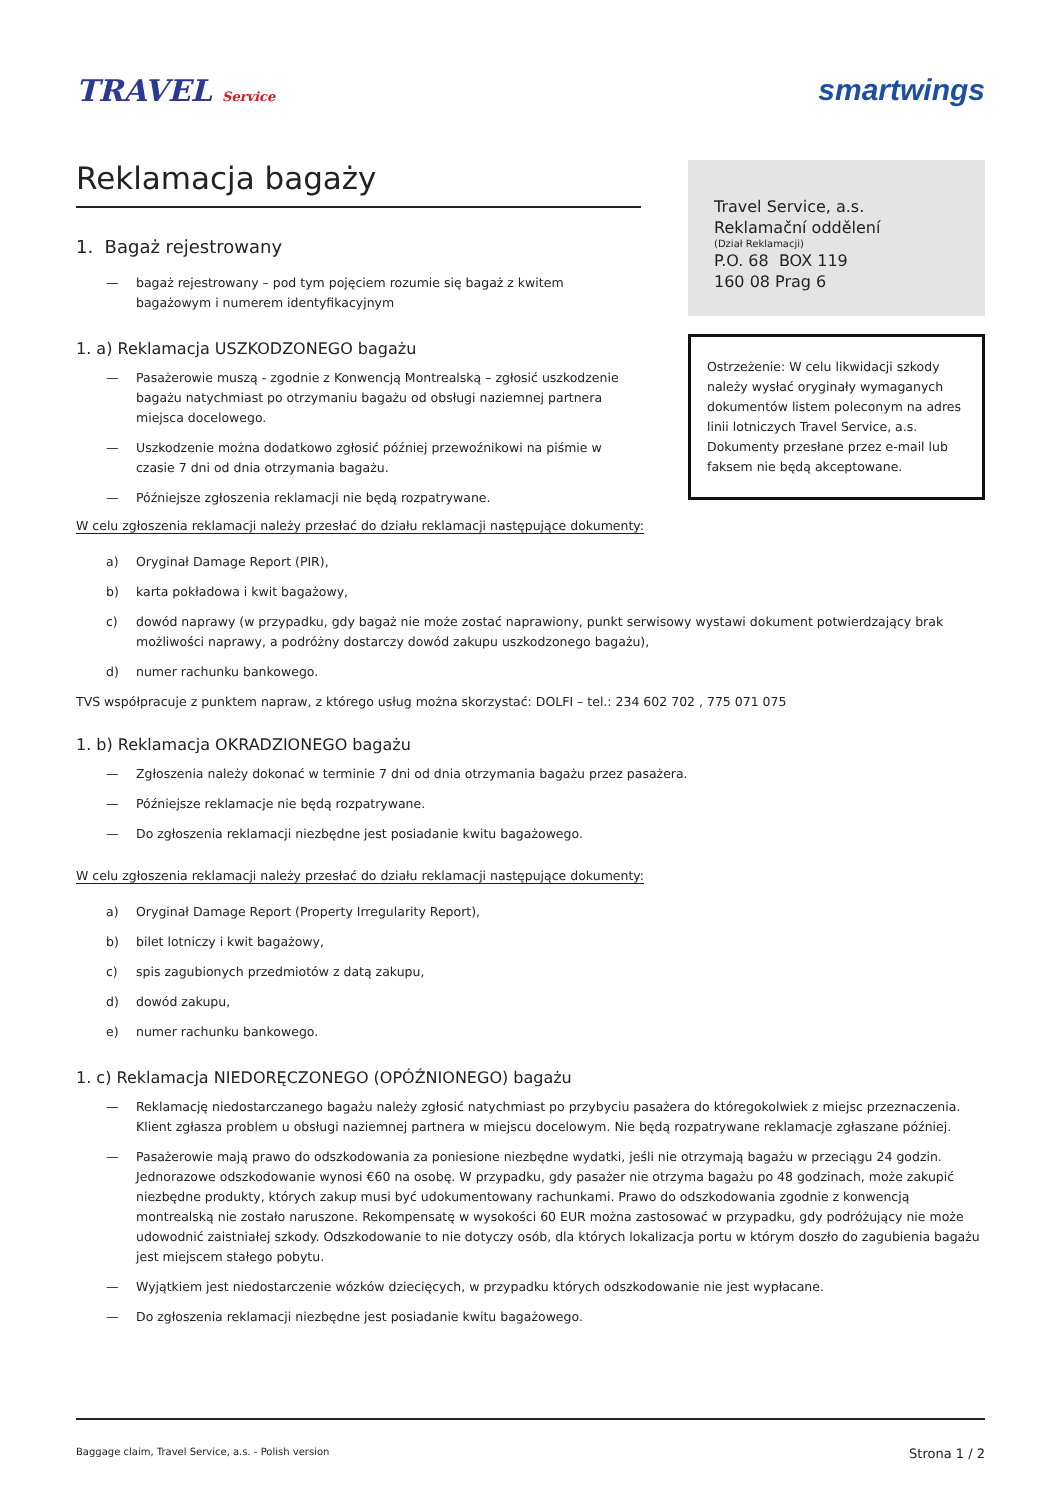TRAVEL Service
smartwings
Reklamacja bagaży
1. Bagaż rejestrowany
— bagaż rejestrowany – pod tym pojęciem rozumie się bagaż z kwitem bagażowym i numerem identyfikacyjnym
1. a) Reklamacja USZKODZONEGO bagażu
— Pasażerowie muszą - zgodnie z Konwencją Montrealską – zgłosić uszkodzenie bagażu natychmiast po otrzymaniu bagażu od obsługi naziemnej partnera miejsca docelowego.
— Uszkodzenie można dodatkowo zgłosić później przewoźnikowi na piśmie w czasie 7 dni od dnia otrzymania bagażu.
— Późniejsze zgłoszenia reklamacji nie będą rozpatrywane.
Travel Service, a.s.
Reklamační oddělení
(Dział Reklamacji)
P.O. 68 BOX 119
160 08 Prag 6
Ostrzeżenie: W celu likwidacji szkody należy wysłać oryginały wymaganych dokumentów listem poleconym na adres linii lotniczych Travel Service, a.s. Dokumenty przesłane przez e-mail lub faksem nie będą akceptowane.
W celu zgłoszenia reklamacji należy przesłać do działu reklamacji następujące dokumenty:
a) Oryginał Damage Report (PIR),
b) karta pokładowa i kwit bagażowy,
c) dowód naprawy (w przypadku, gdy bagaż nie może zostać naprawiony, punkt serwisowy wystawi dokument potwierdzający brak możliwości naprawy, a podróżny dostarczy dowód zakupu uszkodzonego bagażu),
d) numer rachunku bankowego.
TVS współpracuje z punktem napraw, z którego usług można skorzystać: DOLFI – tel.: 234 602 702 , 775 071 075
1. b) Reklamacja OKRADZIONEGO bagażu
— Zgłoszenia należy dokonać w terminie 7 dni od dnia otrzymania bagażu przez pasażera.
— Późniejsze reklamacje nie będą rozpatrywane.
— Do zgłoszenia reklamacji niezbędne jest posiadanie kwitu bagażowego.
W celu zgłoszenia reklamacji należy przesłać do działu reklamacji następujące dokumenty:
a) Oryginał Damage Report (Property Irregularity Report),
b) bilet lotniczy i kwit bagażowy,
c) spis zagubionych przedmiotów z datą zakupu,
d) dowód zakupu,
e) numer rachunku bankowego.
1. c) Reklamacja NIEDORĘCZONEGO (OPÓŹNIONEGO) bagażu
— Reklamację niedostarczanego bagażu należy zgłosić natychmiast po przybyciu pasażera do któregokolwiek z miejsc przeznaczenia. Klient zgłasza problem u obsługi naziemnej partnera w miejscu docelowym. Nie będą rozpatrywane reklamacje zgłaszane później.
— Pasażerowie mają prawo do odszkodowania za poniesione niezbędne wydatki, jeśli nie otrzymają bagażu w przeciągu 24 godzin. Jednorazowe odszkodowanie wynosi €60 na osobę. W przypadku, gdy pasażer nie otrzyma bagażu po 48 godzinach, może zakupić niezbędne produkty, których zakup musi być udokumentowany rachunkami. Prawo do odszkodowania zgodnie z konwencją montrealską nie zostało naruszone. Rekompensatę w wysokości 60 EUR można zastosować w przypadku, gdy podróżujący nie może udowodnić zaistniałej szkody. Odszkodowanie to nie dotyczy osób, dla których lokalizacja portu w którym doszło do zagubienia bagażu jest miejscem stałego pobytu.
— Wyjątkiem jest niedostarczenie wózków dziecięcych, w przypadku których odszkodowanie nie jest wypłacane.
— Do zgłoszenia reklamacji niezbędne jest posiadanie kwitu bagażowego.
Baggage claim, Travel Service, a.s. - Polish version Strona 1 / 2